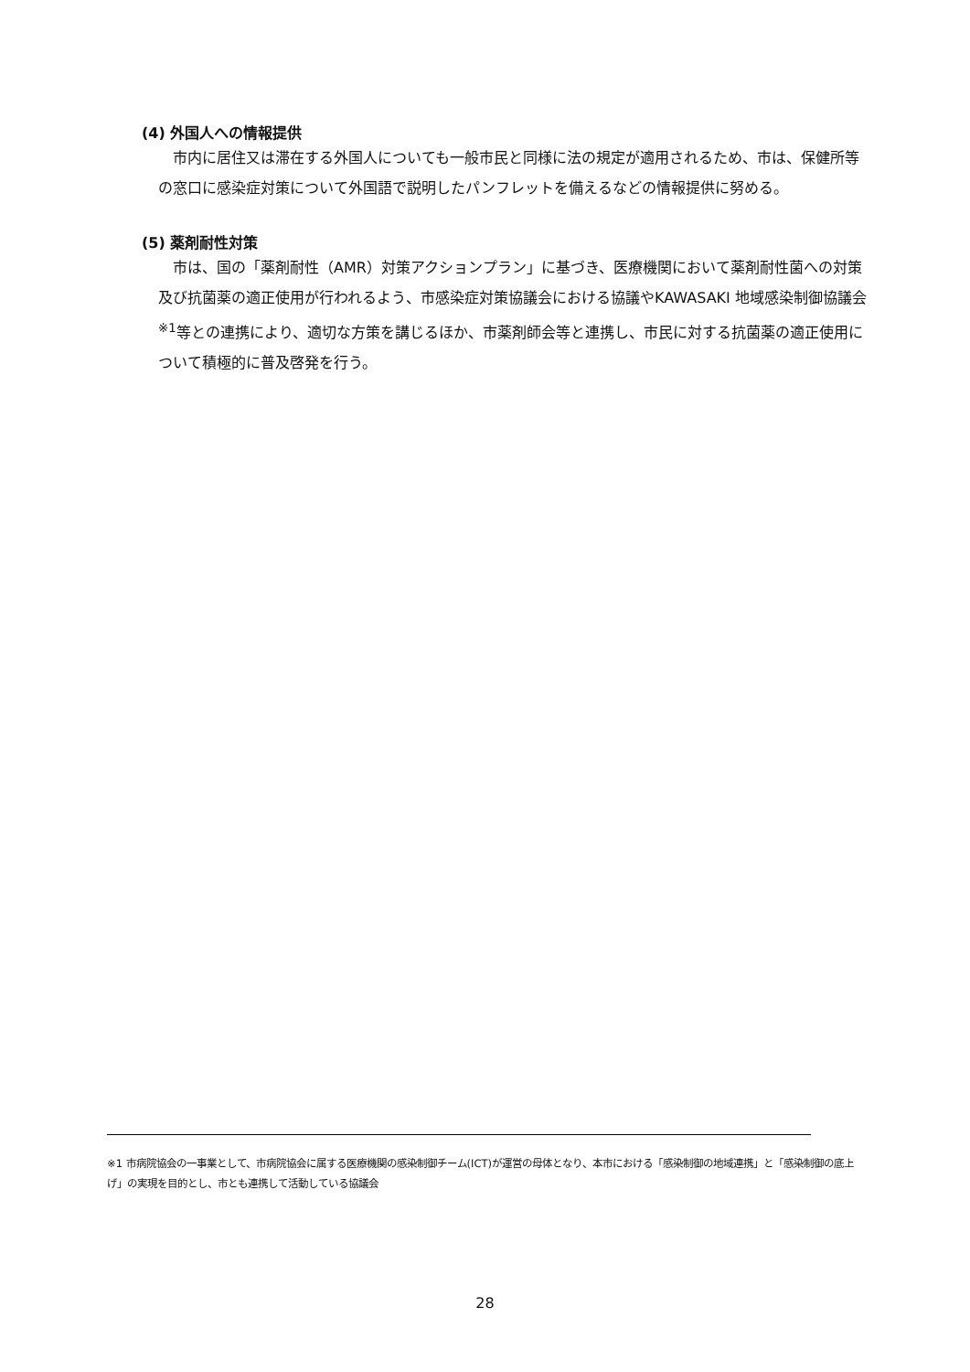(4) 外国人への情報提供
市内に居住又は滞在する外国人についても一般市民と同様に法の規定が適用されるため、市は、保健所等の窓口に感染症対策について外国語で説明したパンフレットを備えるなどの情報提供に努める。
(5) 薬剤耐性対策
市は、国の「薬剤耐性（AMR）対策アクションプラン」に基づき、医療機関において薬剤耐性菌への対策及び抗菌薬の適正使用が行われるよう、市感染症対策協議会における協議やKAWASAKI 地域感染制御協議会<sup>※1</sup>等との連携により、適切な方策を講じるほか、市薬剤師会等と連携し、市民に対する抗菌薬の適正使用について積極的に普及啓発を行う。
※1 市病院協会の一事業として、市病院協会に属する医療機関の感染制御チーム(ICT)が運営の母体となり、本市における「感染制御の地域連携」と「感染制御の底上げ」の実現を目的とし、市とも連携して活動している協議会
28